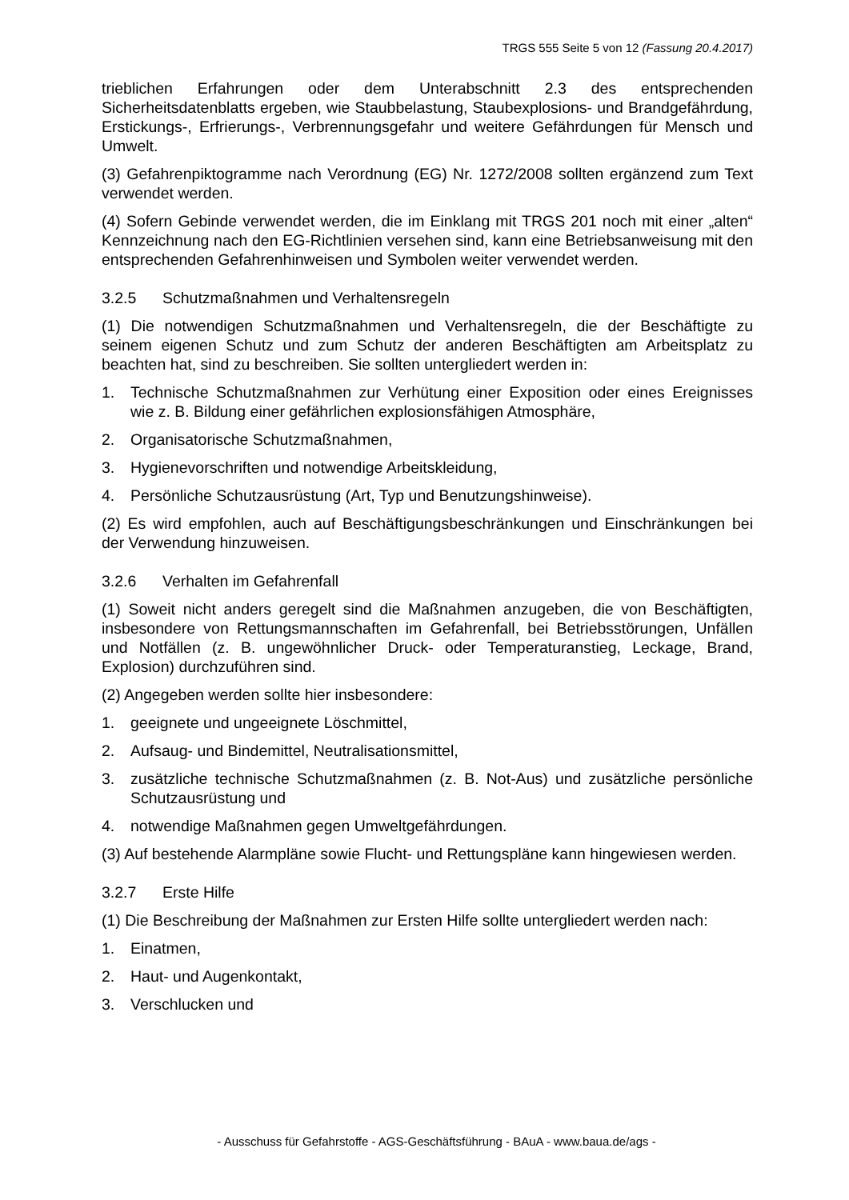TRGS 555 Seite 5 von 12 (Fassung 20.4.2017)
trieblichen Erfahrungen oder dem Unterabschnitt 2.3 des entsprechenden Sicherheitsdatenblatts ergeben, wie Staubbelastung, Staubexplosions- und Brandgefährdung, Erstickungs-, Erfrierungs-, Verbrennungsgefahr und weitere Gefährdungen für Mensch und Umwelt.
(3) Gefahrenpiktogramme nach Verordnung (EG) Nr. 1272/2008 sollten ergänzend zum Text verwendet werden.
(4) Sofern Gebinde verwendet werden, die im Einklang mit TRGS 201 noch mit einer „alten“ Kennzeichnung nach den EG-Richtlinien versehen sind, kann eine Betriebsanweisung mit den entsprechenden Gefahrenhinweisen und Symbolen weiter verwendet werden.
3.2.5 Schutzmaßnahmen und Verhaltensregeln
(1) Die notwendigen Schutzmaßnahmen und Verhaltensregeln, die der Beschäftigte zu seinem eigenen Schutz und zum Schutz der anderen Beschäftigten am Arbeitsplatz zu beachten hat, sind zu beschreiben. Sie sollten untergliedert werden in:
1. Technische Schutzmaßnahmen zur Verhütung einer Exposition oder eines Ereignisses wie z. B. Bildung einer gefährlichen explosionsfähigen Atmosphäre,
2. Organisatorische Schutzmaßnahmen,
3. Hygienevorschriften und notwendige Arbeitskleidung,
4. Persönliche Schutzausrüstung (Art, Typ und Benutzungshinweise).
(2) Es wird empfohlen, auch auf Beschäftigungsbeschränkungen und Einschränkungen bei der Verwendung hinzuweisen.
3.2.6 Verhalten im Gefahrenfall
(1) Soweit nicht anders geregelt sind die Maßnahmen anzugeben, die von Beschäftigten, insbesondere von Rettungsmannschaften im Gefahrenfall, bei Betriebsstörungen, Unfällen und Notfällen (z. B. ungewöhnlicher Druck- oder Temperaturanstieg, Leckage, Brand, Explosion) durchzuführen sind.
(2) Angegeben werden sollte hier insbesondere:
1. geeignete und ungeeignete Löschmittel,
2. Aufsaug- und Bindemittel, Neutralisationsmittel,
3. zusätzliche technische Schutzmaßnahmen (z. B. Not-Aus) und zusätzliche persönliche Schutzausrüstung und
4. notwendige Maßnahmen gegen Umweltgefährdungen.
(3) Auf bestehende Alarmpläne sowie Flucht- und Rettungspläne kann hingewiesen werden.
3.2.7 Erste Hilfe
(1) Die Beschreibung der Maßnahmen zur Ersten Hilfe sollte untergliedert werden nach:
1. Einatmen,
2. Haut- und Augenkontakt,
3. Verschlucken und
- Ausschuss für Gefahrstoffe - AGS-Geschäftsführung - BAuA - www.baua.de/ags -